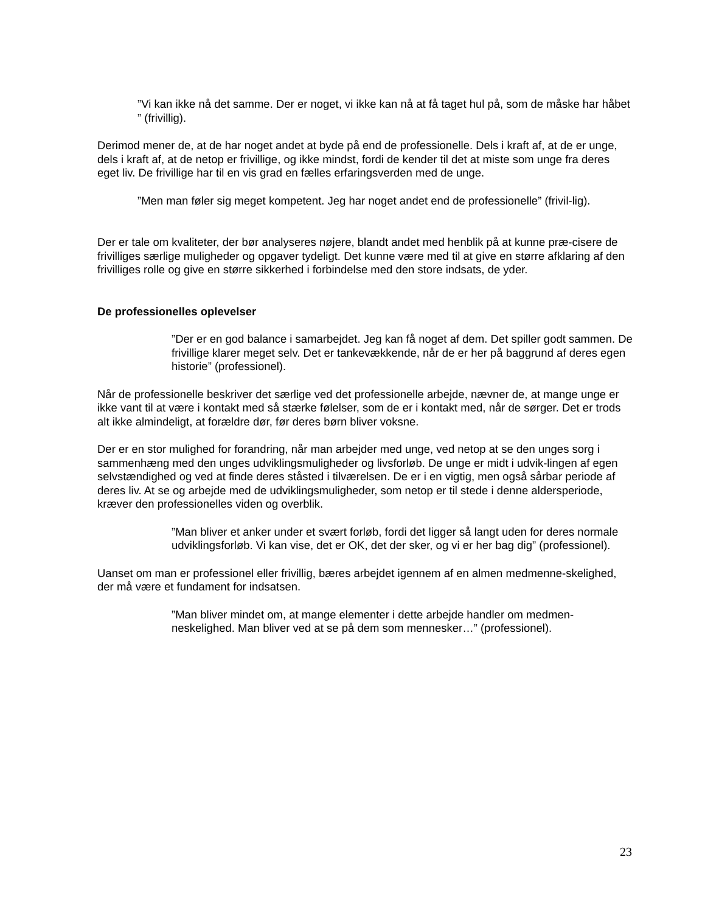”Vi kan ikke nå det samme. Der er noget, vi ikke kan nå at få taget hul på, som de måske har håbet ” (frivillig).
Derimod mener de, at de har noget andet at byde på end de professionelle. Dels i kraft af, at de er unge, dels i kraft af, at de netop er frivillige, og ikke mindst, fordi de kender til det at miste som unge fra deres eget liv. De frivillige har til en vis grad en fælles erfaringsverden med de unge.
”Men man føler sig meget kompetent. Jeg har noget andet end de professionelle” (frivil-lig).
Der er tale om kvaliteter, der bør analyseres nøjere, blandt andet med henblik på at kunne præ-cisere de frivilliges særlige muligheder og opgaver tydeligt. Det kunne være med til at give en større afklaring af den frivilliges rolle og give en større sikkerhed i forbindelse med den store indsats, de yder.
De professionelles oplevelser
”Der er en god balance i samarbejdet. Jeg kan få noget af dem. Det spiller godt sammen. De frivillige klarer meget selv. Det er tankevækkende, når de er her på baggrund af deres egen historie” (professionel).
Når de professionelle beskriver det særlige ved det professionelle arbejde, nævner de, at mange unge er ikke vant til at være i kontakt med så stærke følelser, som de er i kontakt med, når de sørger. Det er trods alt ikke almindeligt, at forældre dør, før deres børn bliver voksne.
Der er en stor mulighed for forandring, når man arbejder med unge, ved netop at se den unges sorg i sammenhæng med den unges udviklingsmuligheder og livsforløb. De unge er midt i udvik-lingen af egen selvstændighed og ved at finde deres ståsted i tilværelsen. De er i en vigtig, men også sårbar periode af deres liv. At se og arbejde med de udviklingsmuligheder, som netop er til stede i denne aldersperiode, kræver den professionelles viden og overblik.
”Man bliver et anker under et svært forløb, fordi det ligger så langt uden for deres normale udviklingsforløb. Vi kan vise, det er OK, det der sker, og vi er her bag dig” (professionel).
Uanset om man er professionel eller frivillig, bæres arbejdet igennem af en almen medmenne-skelighed, der må være et fundament for indsatsen.
”Man bliver mindet om, at mange elementer i dette arbejde handler om medmen-neskelighed. Man bliver ved at se på dem som mennesker…” (professionel).
23